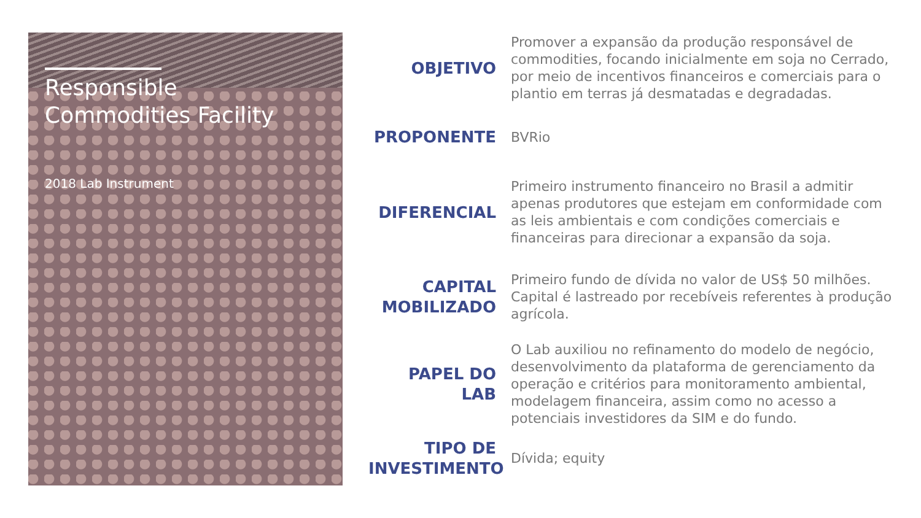Responsible Commodities Facility
2018 Lab Instrument
OBJETIVO
Promover a expansão da produção responsável de commodities, focando inicialmente em soja no Cerrado, por meio de incentivos financeiros e comerciais para o plantio em terras já desmatadas e degradadas.
PROPONENTE
BVRio
DIFERENCIAL
Primeiro instrumento financeiro no Brasil a admitir apenas produtores que estejam em conformidade com as leis ambientais e com condições comerciais e financeiras para direcionar a expansão da soja.
CAPITAL MOBILIZADO
Primeiro fundo de dívida no valor de US$ 50 milhões. Capital é lastreado por recebíveis referentes à produção agrícola.
PAPEL DO LAB
O Lab auxiliou no refinamento do modelo de negócio, desenvolvimento da plataforma de gerenciamento da operação e critérios para monitoramento ambiental, modelagem financeira, assim como no acesso a potenciais investidores da SIM e do fundo.
TIPO DE INVESTIMENTO
Dívida; equity